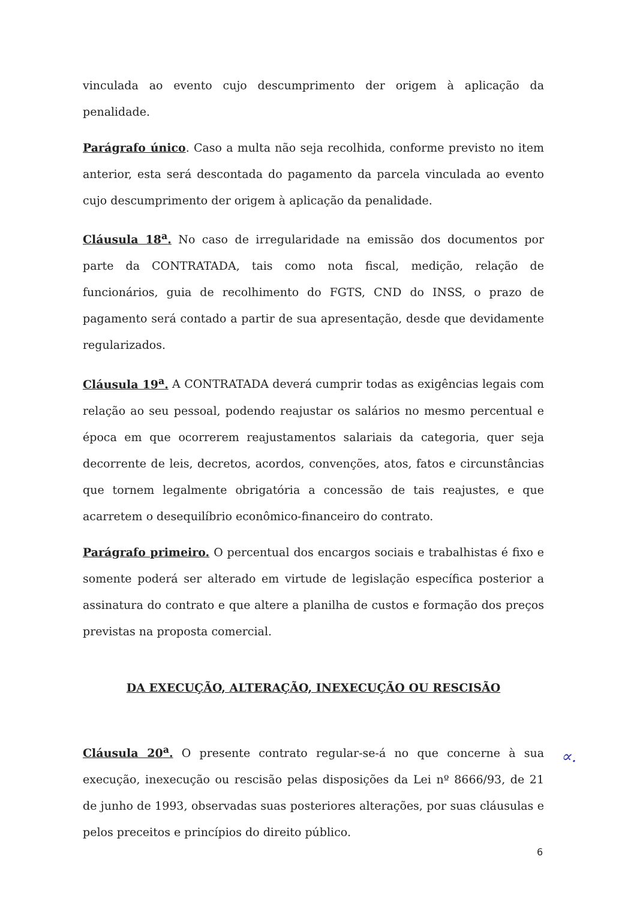vinculada ao evento cujo descumprimento der origem à aplicação da penalidade.
Parágrafo único. Caso a multa não seja recolhida, conforme previsto no item anterior, esta será descontada do pagamento da parcela vinculada ao evento cujo descumprimento der origem à aplicação da penalidade.
Cláusula 18<sup>a</sup>. No caso de irregularidade na emissão dos documentos por parte da CONTRATADA, tais como nota fiscal, medição, relação de funcionários, guia de recolhimento do FGTS, CND do INSS, o prazo de pagamento será contado a partir de sua apresentação, desde que devidamente regularizados.
Cláusula 19<sup>a</sup>. A CONTRATADA deverá cumprir todas as exigências legais com relação ao seu pessoal, podendo reajustar os salários no mesmo percentual e época em que ocorrerem reajustamentos salariais da categoria, quer seja decorrente de leis, decretos, acordos, convenções, atos, fatos e circunstâncias que tornem legalmente obrigatória a concessão de tais reajustes, e que acarretem o desequilíbrio econômico-financeiro do contrato.
Parágrafo primeiro. O percentual dos encargos sociais e trabalhistas é fixo e somente poderá ser alterado em virtude de legislação específica posterior a assinatura do contrato e que altere a planilha de custos e formação dos preços previstas na proposta comercial.
DA EXECUÇÃO, ALTERAÇÃO, INEXECUÇÃO OU RESCISÃO
Cláusula 20<sup>a</sup>. O presente contrato regular-se-á no que concerne à sua execução, inexecução ou rescisão pelas disposições da Lei nº 8666/93, de 21 de junho de 1993, observadas suas posteriores alterações, por suas cláusulas e pelos preceitos e princípios do direito público.
∝.
6